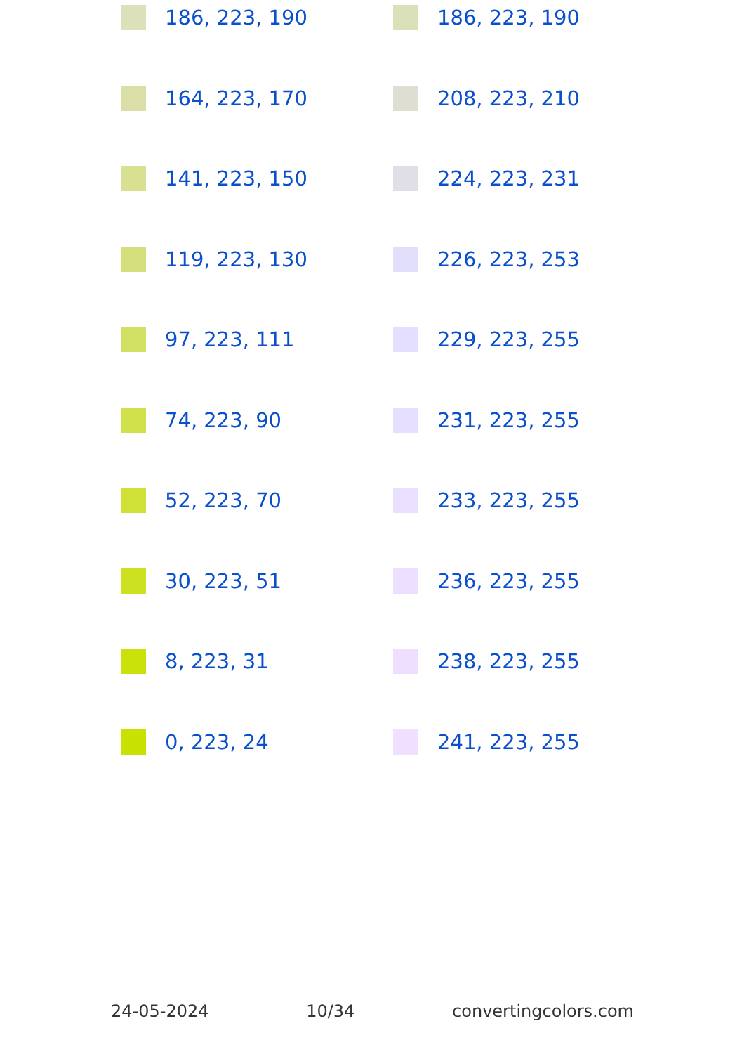186, 223, 190 186, 223, 190
164, 223, 170 208, 223, 210
141, 223, 150 224, 223, 231
119, 223, 130 226, 223, 253
97, 223, 111 229, 223, 255
74, 223, 90 231, 223, 255
52, 223, 70 233, 223, 255
30, 223, 51 236, 223, 255
8, 223, 31 238, 223, 255
0, 223, 24 241, 223, 255
24-05-2024 10/34 convertingcolors.com